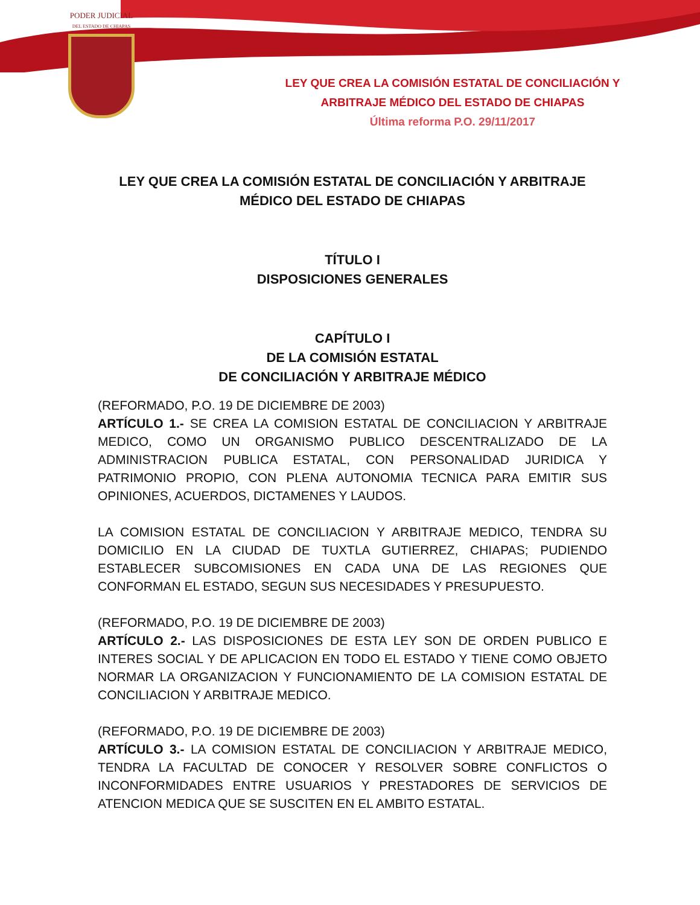PODER JUDICIAL
DEL ESTADO DE CHIAPAS
LEY QUE CREA LA COMISIÓN ESTATAL DE CONCILIACIÓN Y
ARBITRAJE MÉDICO DEL ESTADO DE CHIAPAS
Última reforma P.O. 29/11/2017
LEY QUE CREA LA COMISIÓN ESTATAL DE CONCILIACIÓN Y ARBITRAJE
MÉDICO DEL ESTADO DE CHIAPAS
TÍTULO I
DISPOSICIONES GENERALES
CAPÍTULO I
DE LA COMISIÓN ESTATAL
DE CONCILIACIÓN Y ARBITRAJE MÉDICO
(REFORMADO, P.O. 19 DE DICIEMBRE DE 2003)
ARTÍCULO 1.- SE CREA LA COMISION ESTATAL DE CONCILIACION Y ARBITRAJE MEDICO, COMO UN ORGANISMO PUBLICO DESCENTRALIZADO DE LA ADMINISTRACION PUBLICA ESTATAL, CON PERSONALIDAD JURIDICA Y PATRIMONIO PROPIO, CON PLENA AUTONOMIA TECNICA PARA EMITIR SUS OPINIONES, ACUERDOS, DICTAMENES Y LAUDOS.
LA COMISION ESTATAL DE CONCILIACION Y ARBITRAJE MEDICO, TENDRA SU DOMICILIO EN LA CIUDAD DE TUXTLA GUTIERREZ, CHIAPAS; PUDIENDO ESTABLECER SUBCOMISIONES EN CADA UNA DE LAS REGIONES QUE CONFORMAN EL ESTADO, SEGUN SUS NECESIDADES Y PRESUPUESTO.
(REFORMADO, P.O. 19 DE DICIEMBRE DE 2003)
ARTÍCULO 2.- LAS DISPOSICIONES DE ESTA LEY SON DE ORDEN PUBLICO E INTERES SOCIAL Y DE APLICACION EN TODO EL ESTADO Y TIENE COMO OBJETO NORMAR LA ORGANIZACION Y FUNCIONAMIENTO DE LA COMISION ESTATAL DE CONCILIACION Y ARBITRAJE MEDICO.
(REFORMADO, P.O. 19 DE DICIEMBRE DE 2003)
ARTÍCULO 3.- LA COMISION ESTATAL DE CONCILIACION Y ARBITRAJE MEDICO, TENDRA LA FACULTAD DE CONOCER Y RESOLVER SOBRE CONFLICTOS O INCONFORMIDADES ENTRE USUARIOS Y PRESTADORES DE SERVICIOS DE ATENCION MEDICA QUE SE SUSCITEN EN EL AMBITO ESTATAL.